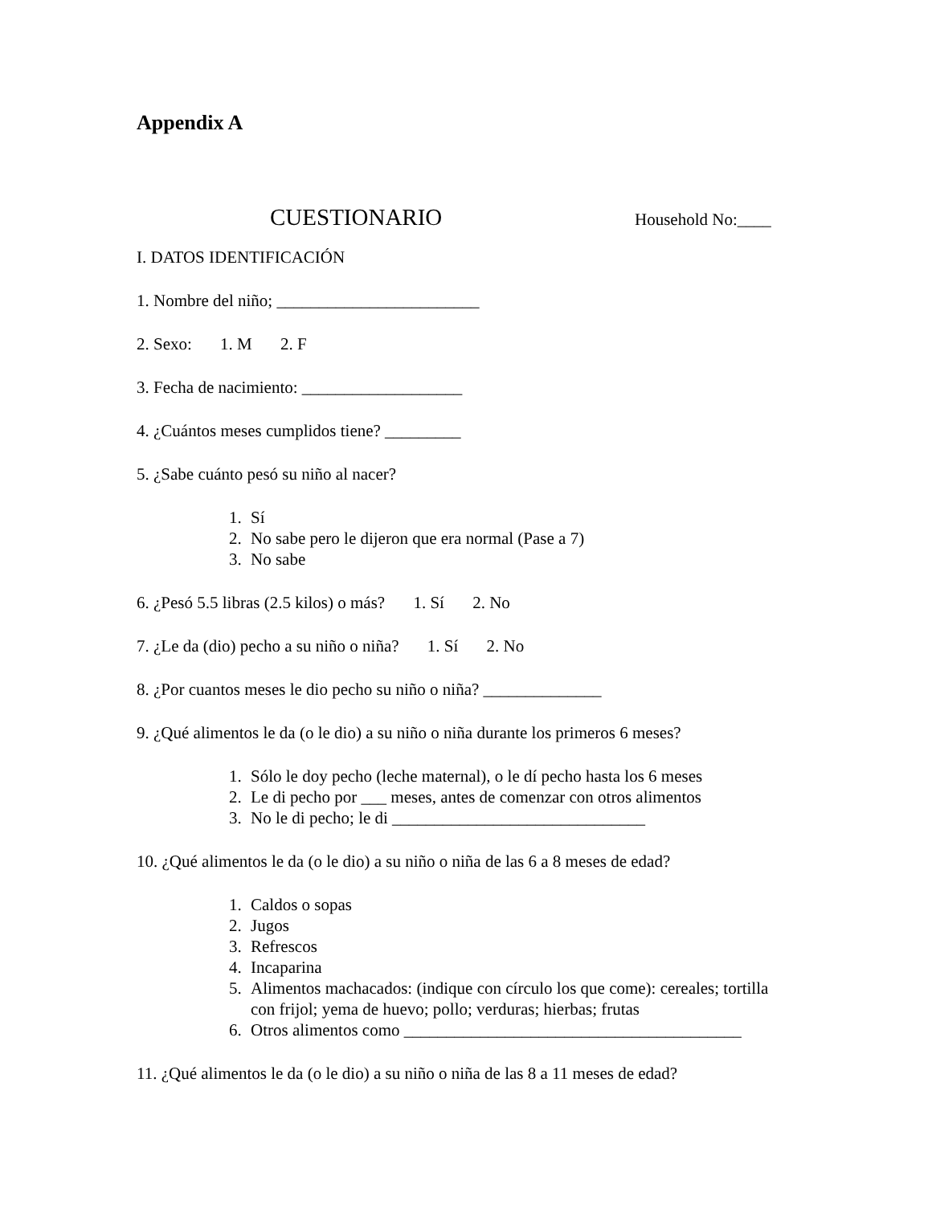Appendix A
CUESTIONARIO Household No:____
I. DATOS IDENTIFICACIÓN
1. Nombre del niño; ________________________
2. Sexo: 1. M 2. F
3. Fecha de nacimiento: ___________________
4. ¿Cuántos meses cumplidos tiene? _________
5. ¿Sabe cuánto pesó su niño al nacer?
1. Sí
2. No sabe pero le dijeron que era normal (Pase a 7)
3. No sabe
6. ¿Pesó 5.5 libras (2.5 kilos) o más? 1. Sí 2. No
7. ¿Le da (dio) pecho a su niño o niña? 1. Sí 2. No
8. ¿Por cuantos meses le dio pecho su niño o niña? ______________
9. ¿Qué alimentos le da (o le dio) a su niño o niña durante los primeros 6 meses?
1. Sólo le doy pecho (leche maternal), o le dí pecho hasta los 6 meses
2. Le di pecho por ___ meses, antes de comenzar con otros alimentos
3. No le di pecho; le di ______________________________
10. ¿Qué alimentos le da (o le dio) a su niño o niña de las 6 a 8 meses de edad?
1. Caldos o sopas
2. Jugos
3. Refrescos
4. Incaparina
5. Alimentos machacados: (indique con círculo los que come): cereales; tortilla con frijol; yema de huevo; pollo; verduras; hierbas; frutas
6. Otros alimentos como ________________________________________
11. ¿Qué alimentos le da (o le dio) a su niño o niña de las 8 a 11 meses de edad?